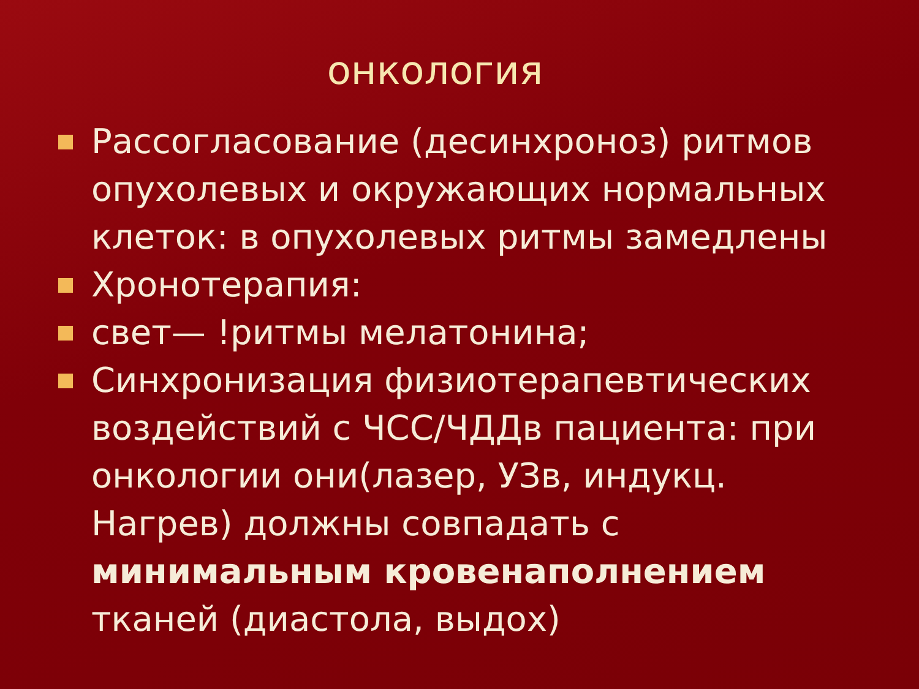онкология
Рассогласование (десинхроноз) ритмов опухолевых и окружающих нормальных клеток: в опухолевых ритмы замедлены
Хронотерапия:
свет— !ритмы мелатонина;
Синхронизация физиотерапевтических воздействий с ЧСС/ЧДДв пациента: при онкологии они(лазер, УЗв, индукц. Нагрев) должны совпадать с минимальным кровенаполнением тканей (диастола, выдох)